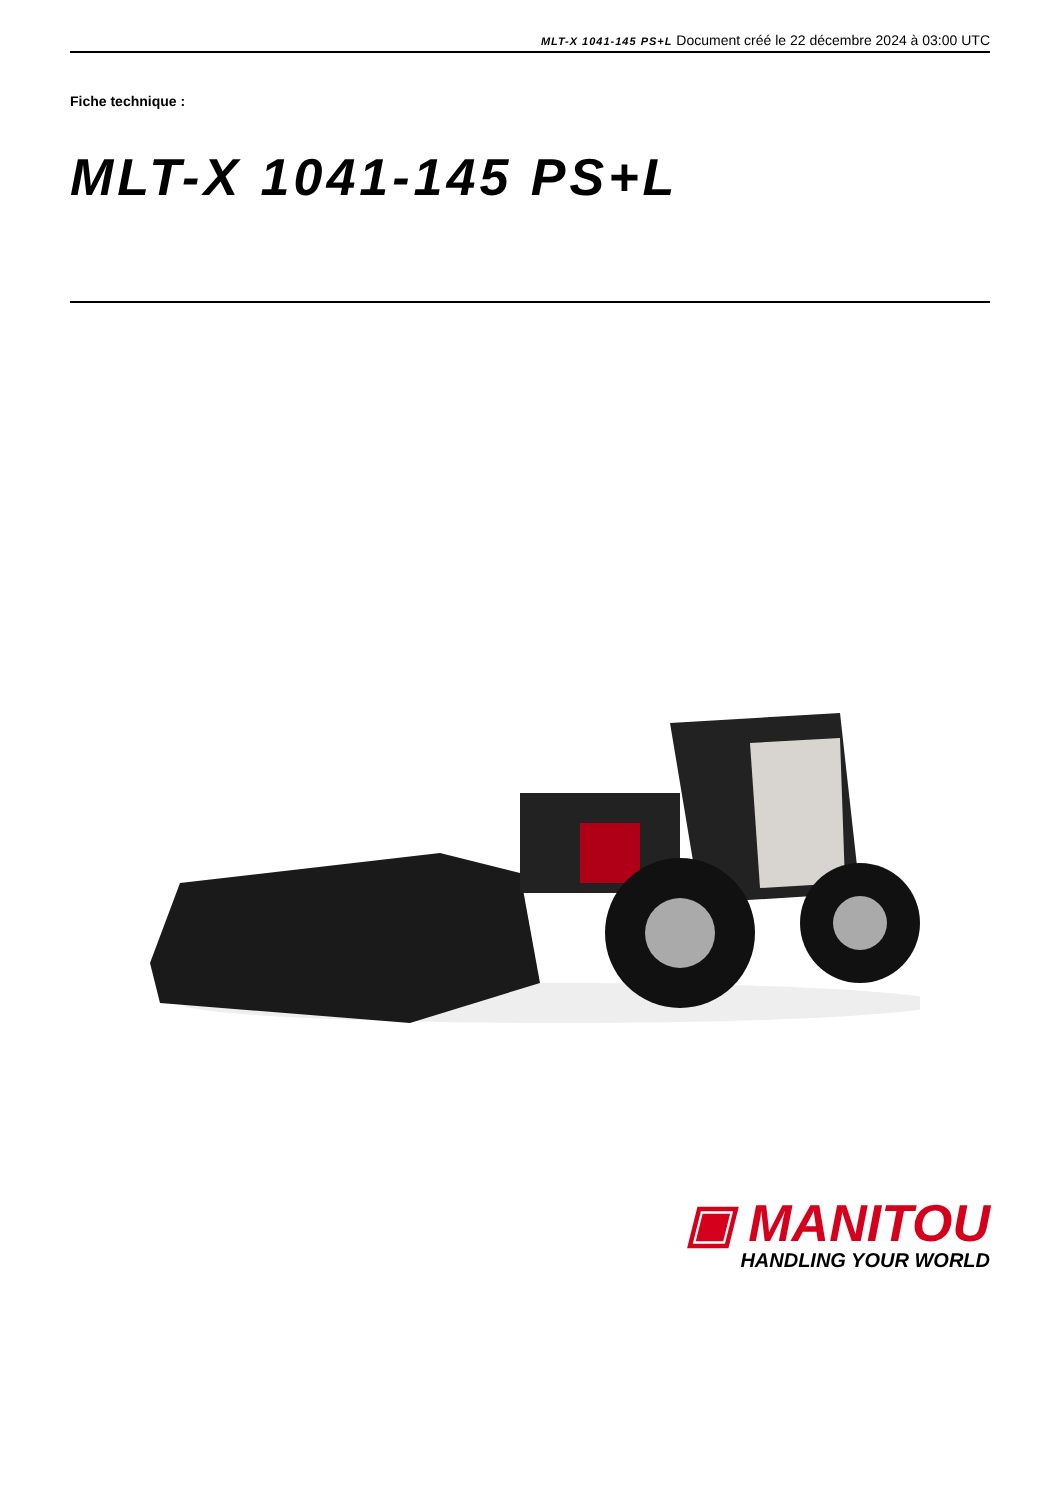MLT-X 1041-145 PS+L Document créé le 22 décembre 2024 à 03:00 UTC
Fiche technique :
MLT-X 1041-145 PS+L
▣ MANITOU
HANDLING YOUR WORLD